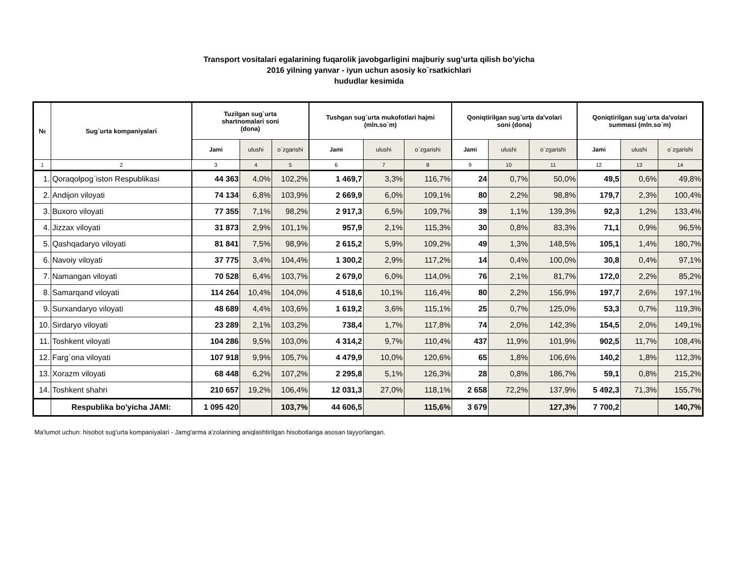Transport vositalari egalarining fuqarolik javobgarligini majburiy sug’urta qilish bo’yicha
2016 yilning yanvar - iyun uchun asosiy ko`rsatkichlari
hududlar kesimida
| № | Sug`urta kompaniyalari | Tuzilgan sug`urta shartnomalari soni (dona) | | | Tushgan sug`urta mukofotlari hajmi (mln.so`m) | | | Qoniqtirilgan sug`urta da'volari soni (dona) | | | Qoniqtirilgan sug`urta da'volari summasi (mln.so`m) | | |
| --- | --- | --- | --- | --- | --- | --- | --- | --- | --- | --- | --- | --- | --- |
| | | Jami | ulushi | o`zgarishi | Jami | ulushi | o`zgarishi | Jami | ulushi | o`zgarishi | Jami | ulushi | o`zgarishi |
| 1 | 2 | 3 | 4 | 5 | 6 | 7 | 8 | 9 | 10 | 11 | 12 | 13 | 14 |
| 1. | Qoraqolpog`iston Respublikasi | 44 363 | 4,0% | 102,2% | 1 469,7 | 3,3% | 116,7% | 24 | 0,7% | 50,0% | 49,5 | 0,6% | 49,8% |
| 2. | Andijon viloyati | 74 134 | 6,8% | 103,9% | 2 669,9 | 6,0% | 109,1% | 80 | 2,2% | 98,8% | 179,7 | 2,3% | 100,4% |
| 3. | Buxoro viloyati | 77 355 | 7,1% | 98,2% | 2 917,3 | 6,5% | 109,7% | 39 | 1,1% | 139,3% | 92,3 | 1,2% | 133,4% |
| 4. | Jizzax viloyati | 31 873 | 2,9% | 101,1% | 957,9 | 2,1% | 115,3% | 30 | 0,8% | 83,3% | 71,1 | 0,9% | 96,5% |
| 5. | Qashqadaryo viloyati | 81 841 | 7,5% | 98,9% | 2 615,2 | 5,9% | 109,2% | 49 | 1,3% | 148,5% | 105,1 | 1,4% | 180,7% |
| 6. | Navoiy viloyati | 37 775 | 3,4% | 104,4% | 1 300,2 | 2,9% | 117,2% | 14 | 0,4% | 100,0% | 30,8 | 0,4% | 97,1% |
| 7. | Namangan viloyati | 70 528 | 6,4% | 103,7% | 2 679,0 | 6,0% | 114,0% | 76 | 2,1% | 81,7% | 172,0 | 2,2% | 85,2% |
| 8. | Samarqand viloyati | 114 264 | 10,4% | 104,0% | 4 518,6 | 10,1% | 116,4% | 80 | 2,2% | 156,9% | 197,7 | 2,6% | 197,1% |
| 9. | Surxandaryo viloyati | 48 689 | 4,4% | 103,6% | 1 619,2 | 3,6% | 115,1% | 25 | 0,7% | 125,0% | 53,3 | 0,7% | 119,3% |
| 10. | Sirdaryo viloyati | 23 289 | 2,1% | 103,2% | 738,4 | 1,7% | 117,8% | 74 | 2,0% | 142,3% | 154,5 | 2,0% | 149,1% |
| 11. | Toshkent viloyati | 104 286 | 9,5% | 103,0% | 4 314,2 | 9,7% | 110,4% | 437 | 11,9% | 101,9% | 902,5 | 11,7% | 108,4% |
| 12. | Farg`ona viloyati | 107 918 | 9,9% | 105,7% | 4 479,9 | 10,0% | 120,6% | 65 | 1,8% | 106,6% | 140,2 | 1,8% | 112,3% |
| 13. | Xorazm viloyati | 68 448 | 6,2% | 107,2% | 2 295,8 | 5,1% | 126,3% | 28 | 0,8% | 186,7% | 59,1 | 0,8% | 215,2% |
| 14. | Toshkent shahri | 210 657 | 19,2% | 106,4% | 12 031,3 | 27,0% | 118,1% | 2 658 | 72,2% | 137,9% | 5 492,3 | 71,3% | 155,7% |
| | Respublika bo'yicha JAMI: | 1 095 420 | | 103,7% | 44 606,5 | | 115,6% | 3 679 | | 127,3% | 7 700,2 | | 140,7% |
Ma'lumot uchun: hisobot sug'urta kompaniyalari - Jamg'arma a'zolarining aniqlashtirilgan hisobotlariga asosan tayyorlangan.